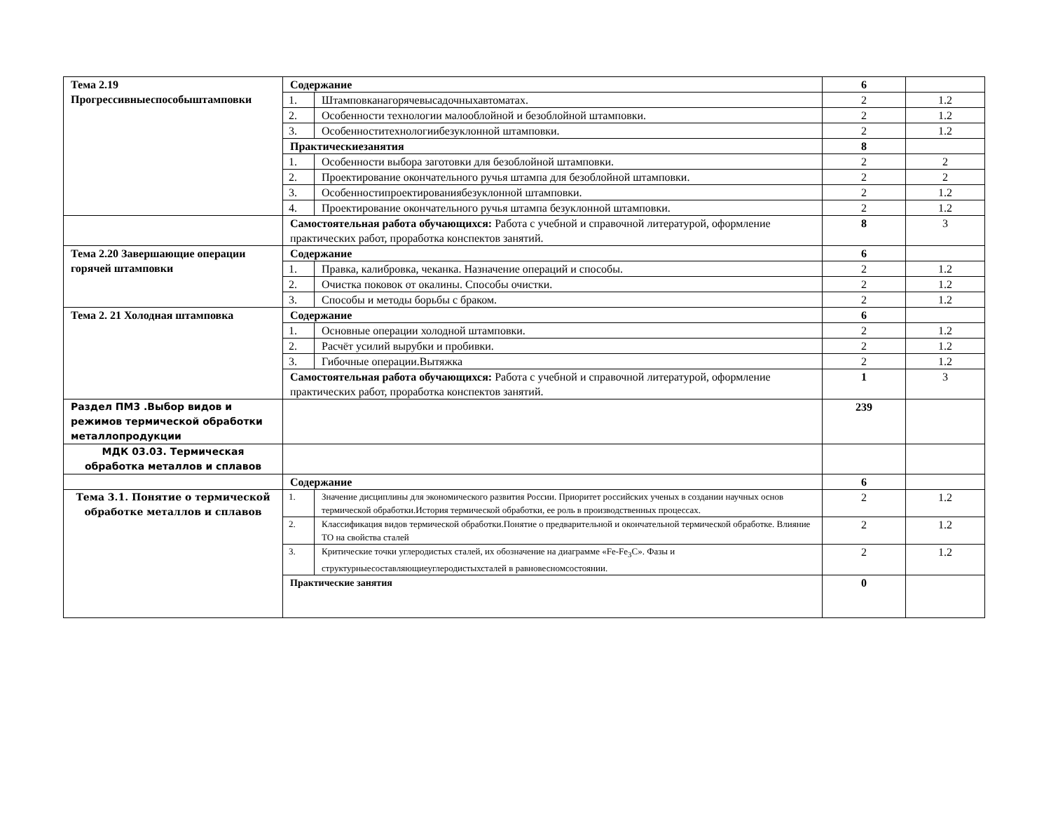| Тема 2.19 Прогрессивныеспособыштамповки | Содержание | | 6 | |
| | 1. | Штамповканагорячевысадочныхавтоматах. | 2 | 1.2 |
| | 2. | Особенности технологии малооблойной и безоблойной штамповки. | 2 | 1.2 |
| | 3. | Особенноститехнологиибезуклонной штамповки. | 2 | 1.2 |
| | Практическиезанятия | | 8 | |
| | 1. | Особенности выбора заготовки для безоблойной штамповки. | 2 | 2 |
| | 2. | Проектирование окончательного ручья штампа для безоблойной штамповки. | 2 | 2 |
| | 3. | Особенностипроектированиябезуклонной штамповки. | 2 | 1.2 |
| | 4. | Проектирование окончательного ручья штампа безуклонной штамповки. | 2 | 1.2 |
| | Самостоятельная работа обучающихся: Работа с учебной и справочной литературой, оформление практических работ, проработка конспектов занятий. | | 8 | 3 |
| Тема 2.20 Завершающие операции горячей штамповки | Содержание | | 6 | |
| | 1. | Правка, калибровка, чеканка. Назначение операций и способы. | 2 | 1.2 |
| | 2. | Очистка поковок от окалины. Способы очистки. | 2 | 1.2 |
| | 3. | Способы и методы борьбы с браком. | 2 | 1.2 |
| Тема 2. 21 Холодная штамповка | Содержание | | 6 | |
| | 1. | Основные операции холодной штамповки. | 2 | 1.2 |
| | 2. | Расчёт усилий вырубки и пробивки. | 2 | 1.2 |
| | 3. | Гибочные операции.Вытяжка | 2 | 1.2 |
| | Самостоятельная работа обучающихся: Работа с учебной и справочной литературой, оформление практических работ, проработка конспектов занятий. | | 1 | 3 |
| Раздел ПМ3 .Выбор видов и режимов термической обработки металлопродукции | | | 239 | |
| МДК 03.03. Термическая обработка металлов и сплавов | | | | |
| | Содержание | | 6 | |
| Тема 3.1. Понятие о термической обработке металлов и сплавов | 1. | Значение дисциплины для экономического развития России. Приоритет российских ученых в создании научных основ термической обработки.История термической обработки, ее роль в производственных процессах. | 2 | 1.2 |
| | 2. | Классификация видов термической обработки.Понятие о предварительной и окончательной термической обработке. Влияние ТО на свойства сталей | 2 | 1.2 |
| | 3. | Критические точки углеродистых сталей, их обозначение на диаграмме «Fe-Fe<sub>3</sub>C». Фазы и структурныесоставляющиеуглеродистыхсталей в равновесномсостоянии. | 2 | 1.2 |
| | Практические занятия | | 0 | |